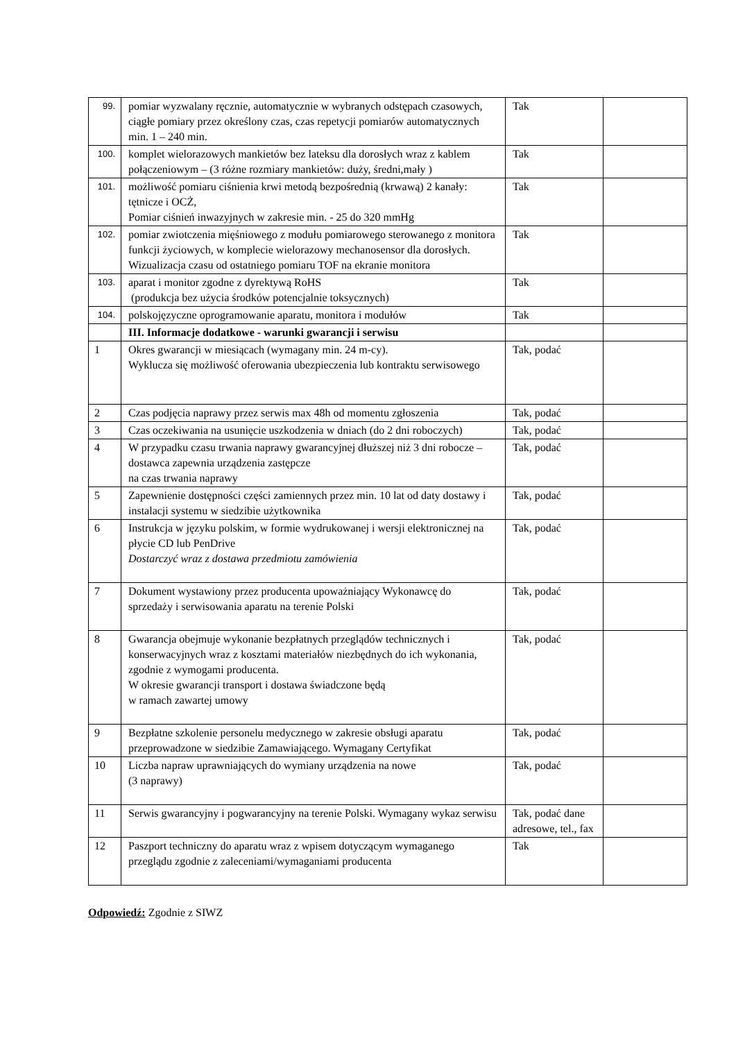| 99. | pomiar wyzwalany ręcznie, automatycznie w wybranych odstępach czasowych, ciągłe pomiary przez określony czas, czas repetycji pomiarów automatycznych min. 1 – 240 min. | Tak | |
| 100. | komplet wielorazowych mankietów bez lateksu dla dorosłych wraz z kablem połączeniowym – (3 różne rozmiary mankietów: duży, średni,mały ) | Tak | |
| 101. | możliwość pomiaru ciśnienia krwi metodą bezpośrednią (krwawą) 2 kanały: tętnicze i OCŻ, Pomiar ciśnień inwazyjnych w zakresie min. - 25 do 320 mmHg | Tak | |
| 102. | pomiar zwiotczenia mięśniowego z modułu pomiarowego sterowanego z monitora funkcji życiowych, w komplecie wielorazowy mechanosensor dla dorosłych. Wizualizacja czasu od ostatniego pomiaru TOF na ekranie monitora | Tak | |
| 103. | aparat i monitor zgodne z dyrektywą RoHS (produkcja bez użycia środków potencjalnie toksycznych) | Tak | |
| 104. | polskojęzyczne oprogramowanie aparatu, monitora i modułów | Tak | |
| | III. Informacje dodatkowe - warunki gwarancji i serwisu | | |
| 1 | Okres gwarancji w miesiącach (wymagany min. 24 m-cy). Wyklucza się możliwość oferowania ubezpieczenia lub kontraktu serwisowego | Tak, podać | |
| 2 | Czas podjęcia naprawy przez serwis max 48h od momentu zgłoszenia | Tak, podać | |
| 3 | Czas oczekiwania na usunięcie uszkodzenia w dniach (do 2 dni roboczych) | Tak, podać | |
| 4 | W przypadku czasu trwania naprawy gwarancyjnej dłuższej niż 3 dni robocze – dostawca zapewnia urządzenia zastępcze na czas trwania naprawy | Tak, podać | |
| 5 | Zapewnienie dostępności części zamiennych przez min. 10 lat od daty dostawy i instalacji systemu w siedzibie użytkownika | Tak, podać | |
| 6 | Instrukcja w języku polskim, w formie wydrukowanej i wersji elektronicznej na płycie CD lub PenDrive Dostarczyć wraz z dostawa przedmiotu zamówienia | Tak, podać | |
| 7 | Dokument wystawiony przez producenta upoważniający Wykonawcę do sprzedaży i serwisowania aparatu na terenie Polski | Tak, podać | |
| 8 | Gwarancja obejmuje wykonanie bezpłatnych przeglądów technicznych i konserwacyjnych wraz z kosztami materiałów niezbędnych do ich wykonania, zgodnie z wymogami producenta. W okresie gwarancji transport i dostawa świadczone będą w ramach zawartej umowy | Tak, podać | |
| 9 | Bezpłatne szkolenie personelu medycznego w zakresie obsługi aparatu przeprowadzone w siedzibie Zamawiającego. Wymagany Certyfikat | Tak, podać | |
| 10 | Liczba napraw uprawniających do wymiany urządzenia na nowe (3 naprawy) | Tak, podać | |
| 11 | Serwis gwarancyjny i pogwarancyjny na terenie Polski. Wymagany wykaz serwisu | Tak, podać dane adresowe, tel., fax | |
| 12 | Paszport techniczny do aparatu wraz z wpisem dotyczącym wymaganego przeglądu zgodnie z zaleceniami/wymaganiami producenta | Tak | |
Odpowiedź: Zgodnie z SIWZ